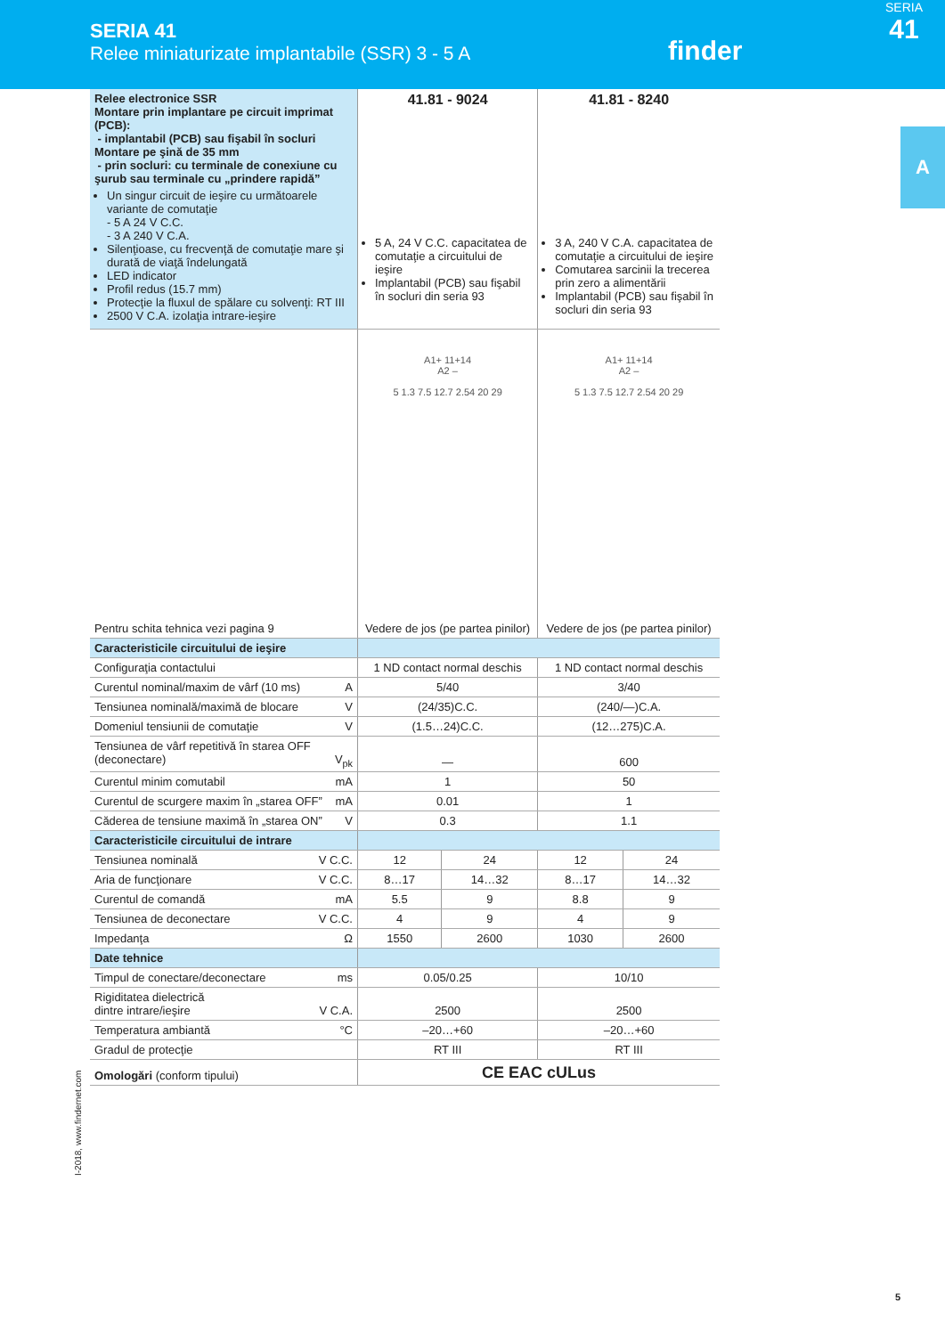SERIA 41
Relee miniaturizate implantabile (SSR) 3 - 5 A
finder
SERIA
41
A
| Relee electronice SSR Montare prin implantare pe circuit imprimat (PCB): - implantabil (PCB) sau fişabil în socluri Montare pe şină de 35 mm - prin socluri: cu terminale de conexiune cu şurub sau terminale cu „prindere rapidă” Un singur circuit de ieşire cu următoarele variante de comutaţie - 5 A 24 V C.C. - 3 A 240 V C.A. Silenţioase, cu frecvenţă de comutaţie mare şi durată de viaţă îndelungată LED indicator Profil redus (15.7 mm) Protecţie la fluxul de spălare cu solvenţi: RT III 2500 V C.A. izolaţia intrare-ieşire | 41.81 - 9024 5 A, 24 V C.C. capacitatea de comutaţie a circuitului de ieşire Implantabil (PCB) sau fişabil în socluri din seria 93 | | 41.81 - 8240 3 A, 240 V C.A. capacitatea de comutaţie a circuitului de ieşire Comutarea sarcinii la trecerea prin zero a alimentării Implantabil (PCB) sau fişabil în socluri din seria 93 | |
| Pentru schita tehnica vezi pagina 9 | A1+ 11+14 A2 – 5 1.3 7.5 12.7 2.54 20 29 Vedere de jos (pe partea pinilor) | | A1+ 11+14 A2 – 5 1.3 7.5 12.7 2.54 20 29 Vedere de jos (pe partea pinilor) | |
| Caracteristicile circuitului de ieşire | | | | |
| Configuraţia contactului | 1 ND contact normal deschis | | 1 ND contact normal deschis | |
| Curentul nominal/maxim de vârf (10 ms) A | 5/40 | | 3/40 | |
| Tensiunea nominală/maximă de blocare V | (24/35)C.C. | | (240/—)C.A. | |
| Domeniul tensiunii de comutaţie V | (1.5…24)C.C. | | (12…275)C.A. | |
| Tensiunea de vârf repetitivă în starea OFF (deconectare) V<sub>pk</sub> | — | | 600 | |
| Curentul minim comutabil mA | 1 | | 50 | |
| Curentul de scurgere maxim în „starea OFF” mA | 0.01 | | 1 | |
| Căderea de tensiune maximă în „starea ON” V | 0.3 | | 1.1 | |
| Caracteristicile circuitului de intrare | | | | |
| Tensiunea nominală V C.C. | 12 | 24 | 12 | 24 |
| Aria de funcţionare V C.C. | 8…17 | 14…32 | 8…17 | 14…32 |
| Curentul de comandă mA | 5.5 | 9 | 8.8 | 9 |
| Tensiunea de deconectare V C.C. | 4 | 9 | 4 | 9 |
| Impedanţa Ω | 1550 | 2600 | 1030 | 2600 |
| Date tehnice | | | | |
| Timpul de conectare/deconectare ms | 0.05/0.25 | | 10/10 | |
| Rigiditatea dielectrică dintre intrare/ieşire V C.A. | 2500 | | 2500 | |
| Temperatura ambiantă °C | –20…+60 | | –20…+60 | |
| Gradul de protecţie | RT III | | RT III | |
| Omologări (conform tipului) | CE EAC cULus | | | |
I-2018, www.findernet.com
5